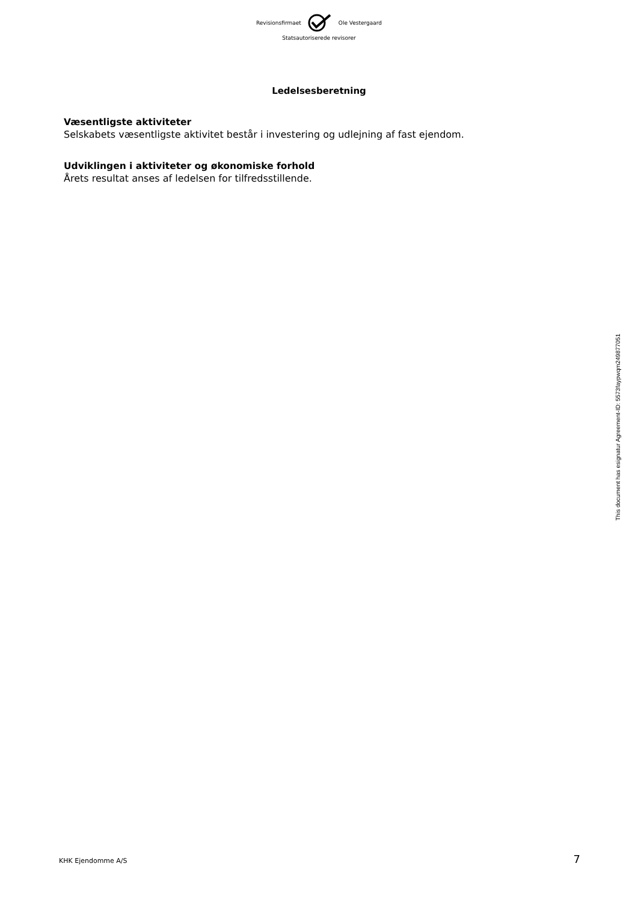Revisionsfirmaet Ole Vestergaard
Statsautoriserede revisorer
Ledelsesberetning
Væsentligste aktiviteter
Selskabets væsentligste aktivitet består i investering og udlejning af fast ejendom.
Udviklingen i aktiviteter og økonomiske forhold
Årets resultat anses af ledelsen for tilfredsstillende.
This document has esignatur Agreement-ID: 5573faypwqm249877051
KHK Ejendomme A/S 7